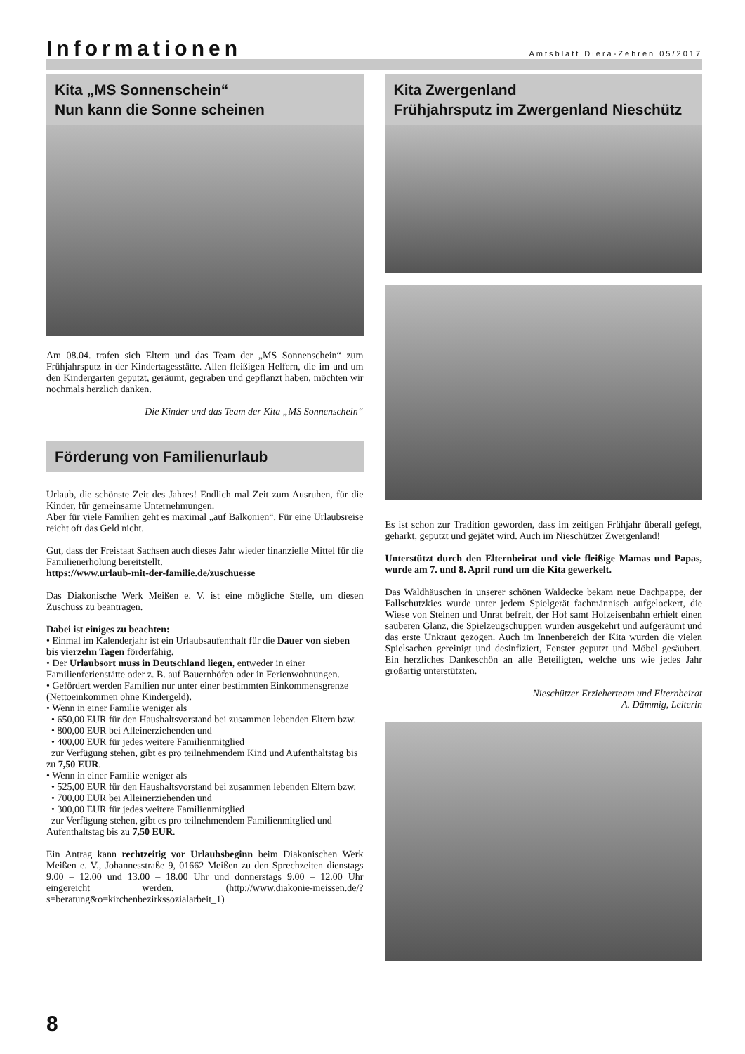Informationen
Amtsblatt Diera-Zehren 05/2017
Kita „MS Sonnenschein“
Nun kann die Sonne scheinen
Am 08.04. trafen sich Eltern und das Team der „MS Sonnenschein“ zum Frühjahrsputz in der Kindertagesstätte. Allen fleißigen Helfern, die im und um den Kindergarten geputzt, geräumt, gegraben und gepflanzt haben, möchten wir nochmals herzlich danken.
Die Kinder und das Team der Kita „MS Sonnenschein“
Förderung von Familienurlaub
Urlaub, die schönste Zeit des Jahres! Endlich mal Zeit zum Ausruhen, für die Kinder, für gemeinsame Unternehmungen.
Aber für viele Familien geht es maximal „auf Balkonien“. Für eine Urlaubsreise reicht oft das Geld nicht.
Gut, dass der Freistaat Sachsen auch dieses Jahr wieder finanzielle Mittel für die Familienerholung bereitstellt.
https://www.urlaub-mit-der-familie.de/zuschuesse
Das Diakonische Werk Meißen e. V. ist eine mögliche Stelle, um diesen Zuschuss zu beantragen.
Dabei ist einiges zu beachten:
• Einmal im Kalenderjahr ist ein Urlaubsaufenthalt für die Dauer von sieben bis vierzehn Tagen förderfähig.
• Der Urlaubsort muss in Deutschland liegen, entweder in einer Familienferienstätte oder z. B. auf Bauernhöfen oder in Ferienwohnungen.
• Gefördert werden Familien nur unter einer bestimmten Einkommensgrenze (Nettoeinkommen ohne Kindergeld).
• Wenn in einer Familie weniger als
• 650,00 EUR für den Haushaltsvorstand bei zusammen lebenden Eltern bzw.
• 800,00 EUR bei Alleinerziehenden und
• 400,00 EUR für jedes weitere Familienmitglied
zur Verfügung stehen, gibt es pro teilnehmendem Kind und Aufenthaltstag bis zu 7,50 EUR.
• Wenn in einer Familie weniger als
• 525,00 EUR für den Haushaltsvorstand bei zusammen lebenden Eltern bzw.
• 700,00 EUR bei Alleinerziehenden und
• 300,00 EUR für jedes weitere Familienmitglied
zur Verfügung stehen, gibt es pro teilnehmendem Familienmitglied und Aufenthaltstag bis zu 7,50 EUR.
Ein Antrag kann rechtzeitig vor Urlaubsbeginn beim Diakonischen Werk Meißen e. V., Johannesstraße 9, 01662 Meißen zu den Sprechzeiten dienstags 9.00 – 12.00 und 13.00 – 18.00 Uhr und donnerstags 9.00 – 12.00 Uhr eingereicht werden. (http://www.diakonie-meissen.de/?s=beratung&o=kirchenbezirkssozialarbeit_1)
Kita Zwergenland
Frühjahrsputz im Zwergenland Nieschütz
Es ist schon zur Tradition geworden, dass im zeitigen Frühjahr überall gefegt, geharkt, geputzt und gejätet wird. Auch im Nieschützer Zwergenland!
Unterstützt durch den Elternbeirat und viele fleißige Mamas und Papas, wurde am 7. und 8. April rund um die Kita gewerkelt.
Das Waldhäuschen in unserer schönen Waldecke bekam neue Dachpappe, der Fallschutzkies wurde unter jedem Spielgerät fachmännisch aufgelockert, die Wiese von Steinen und Unrat befreit, der Hof samt Holzeisenbahn erhielt einen sauberen Glanz, die Spielzeugschuppen wurden ausgekehrt und aufgeräumt und das erste Unkraut gezogen. Auch im Innenbereich der Kita wurden die vielen Spielsachen gereinigt und desinfiziert, Fenster geputzt und Möbel gesäubert. Ein herzliches Dankeschön an alle Beteiligten, welche uns wie jedes Jahr großartig unterstützten.
Nieschützer Erzieherteam und Elternbeirat
A. Dämmig, Leiterin
8